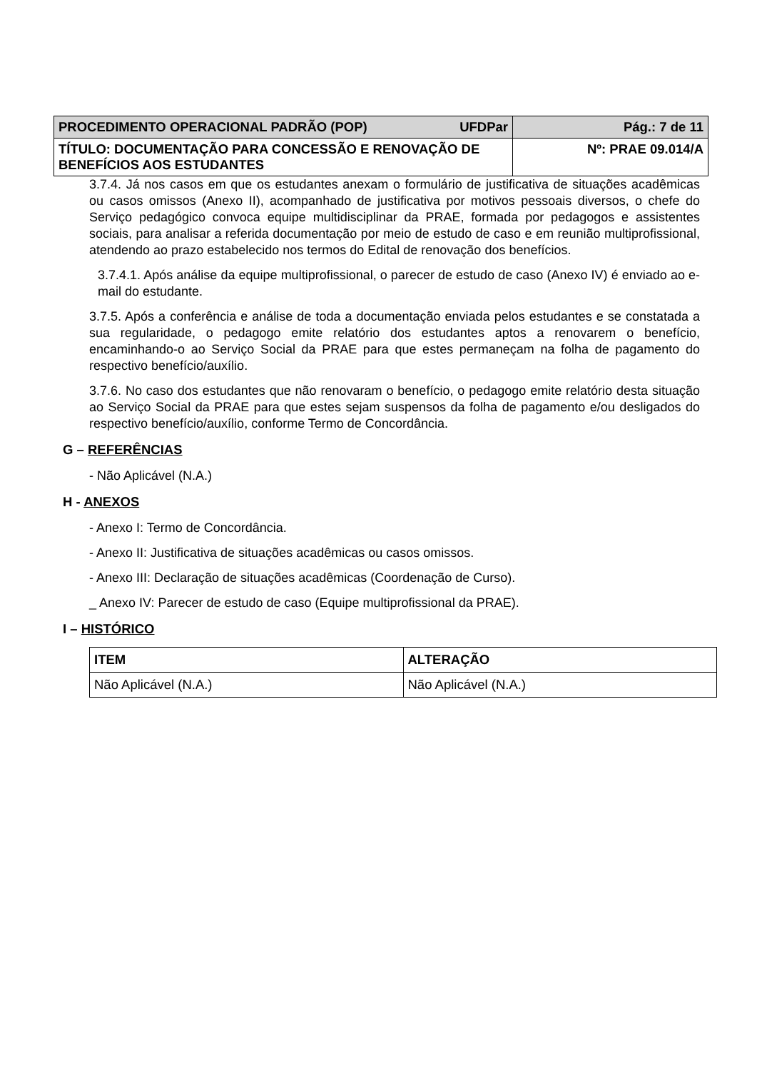| UFDPar PROCEDIMENTO OPERACIONAL PADRÃO (POP) | Pág.: 7 de 11 |
| TÍTULO: DOCUMENTAÇÃO PARA CONCESSÃO E RENOVAÇÃO DE BENEFÍCIOS AOS ESTUDANTES | Nº: PRAE 09.014/A |
3.7.4. Já nos casos em que os estudantes anexam o formulário de justificativa de situações acadêmicas ou casos omissos (Anexo II), acompanhado de justificativa por motivos pessoais diversos, o chefe do Serviço pedagógico convoca equipe multidisciplinar da PRAE, formada por pedagogos e assistentes sociais, para analisar a referida documentação por meio de estudo de caso e em reunião multiprofissional, atendendo ao prazo estabelecido nos termos do Edital de renovação dos benefícios.
3.7.4.1. Após análise da equipe multiprofissional, o parecer de estudo de caso (Anexo IV) é enviado ao e-mail do estudante.
3.7.5. Após a conferência e análise de toda a documentação enviada pelos estudantes e se constatada a sua regularidade, o pedagogo emite relatório dos estudantes aptos a renovarem o benefício, encaminhando-o ao Serviço Social da PRAE para que estes permaneçam na folha de pagamento do respectivo benefício/auxílio.
3.7.6. No caso dos estudantes que não renovaram o benefício, o pedagogo emite relatório desta situação ao Serviço Social da PRAE para que estes sejam suspensos da folha de pagamento e/ou desligados do respectivo benefício/auxílio, conforme Termo de Concordância.
G – REFERÊNCIAS
- Não Aplicável (N.A.)
H - ANEXOS
- Anexo I: Termo de Concordância.
- Anexo II: Justificativa de situações acadêmicas ou casos omissos.
- Anexo III: Declaração de situações acadêmicas (Coordenação de Curso).
_ Anexo IV: Parecer de estudo de caso (Equipe multiprofissional da PRAE).
I – HISTÓRICO
| ITEM | ALTERAÇÃO |
| --- | --- |
| Não Aplicável (N.A.) | Não Aplicável (N.A.) |